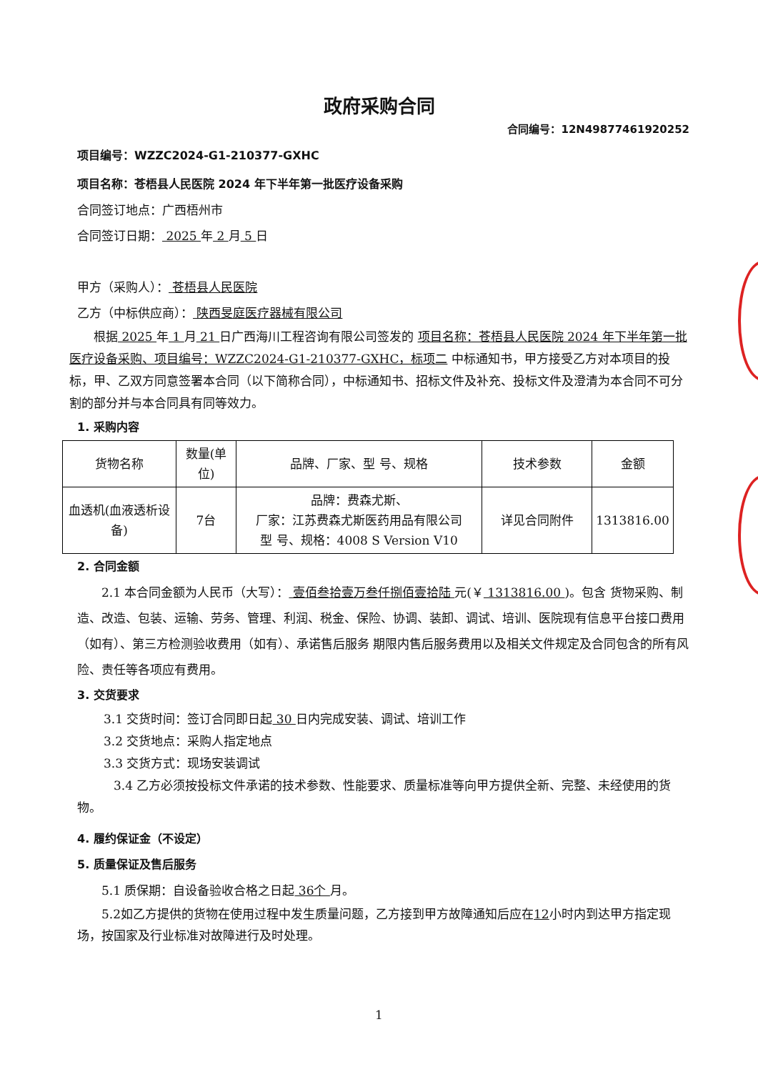政府采购合同
合同编号：12N49877461920252
项目编号：WZZC2024-G1-210377-GXHC
项目名称：苍梧县人民医院 2024 年下半年第一批医疗设备采购
合同签订地点：广西梧州市
合同签订日期： 2025 年 2 月 5 日
甲方（采购人）： 苍梧县人民医院
乙方（中标供应商）： 陕西旻庭医疗器械有限公司
根据 2025 年 1 月 21 日广西海川工程咨询有限公司签发的 项目名称：苍梧县人民医院 2024 年下半年第一批医疗设备采购、项目编号：WZZC2024-G1-210377-GXHC，标项二 中标通知书，甲方接受乙方对本项目的投标，甲、乙双方同意签署本合同（以下简称合同），中标通知书、招标文件及补充、投标文件及澄清为本合同不可分割的部分并与本合同具有同等效力。
1. 采购内容
| 货物名称 | 数量(单位) | 品牌、厂家、型 号、规格 | 技术参数 | 金额 |
| --- | --- | --- | --- | --- |
| 血透机(血液透析设备) | 7台 | 品牌：费森尤斯、 厂家：江苏费森尤斯医药用品有限公司 型 号、规格：4008 S Version V10 | 详见合同附件 | 1313816.00 |
2. 合同金额
2.1 本合同金额为人民币（大写）： 壹佰叁拾壹万叁仟捌佰壹拾陆 元(￥ 1313816.00 )。包含 货物采购、制造、改造、包装、运输、劳务、管理、利润、税金、保险、协调、装卸、调试、培训、医院现有信息平台接口费用（如有）、第三方检测验收费用（如有）、承诺售后服务 期限内售后服务费用以及相关文件规定及合同包含的所有风险、责任等各项应有费用。
3. 交货要求
3.1 交货时间：签订合同即日起 30 日内完成安装、调试、培训工作
3.2 交货地点：采购人指定地点
3.3 交货方式：现场安装调试
3.4 乙方必须按投标文件承诺的技术参数、性能要求、质量标准等向甲方提供全新、完整、未经使用的货物。
4. 履约保证金（不设定）
5. 质量保证及售后服务
5.1 质保期：自设备验收合格之日起 36个 月。
5.2如乙方提供的货物在使用过程中发生质量问题，乙方接到甲方故障通知后应在12小时内到达甲方指定现场，按国家及行业标准对故障进行及时处理。
1